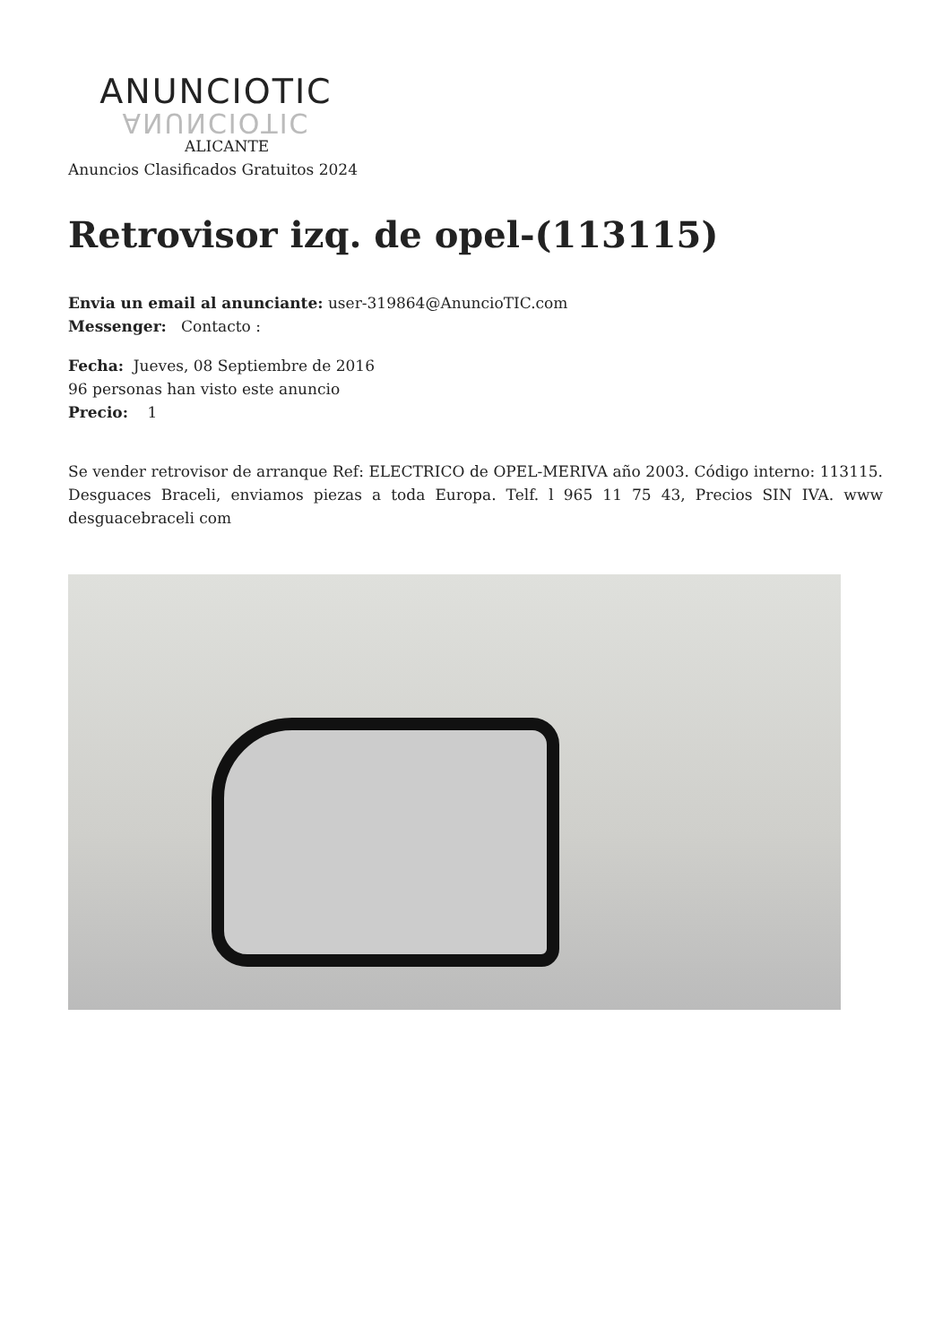ANUNCIOTIC
ANUNCIOTIC
ALICANTE
Anuncios Clasificados Gratuitos 2024
Retrovisor izq. de opel-(113115)
Envia un email al anunciante: user-319864@AnuncioTIC.com
Messenger: Contacto :
Fecha: Jueves, 08 Septiembre de 2016
96 personas han visto este anuncio
Precio: 1
Se vender retrovisor de arranque Ref: ELECTRICO de OPEL-MERIVA año 2003. Código interno: 113115. Desguaces Braceli, enviamos piezas a toda Europa. Telf. l 965 11 75 43, Precios SIN IVA. www desguacebraceli com